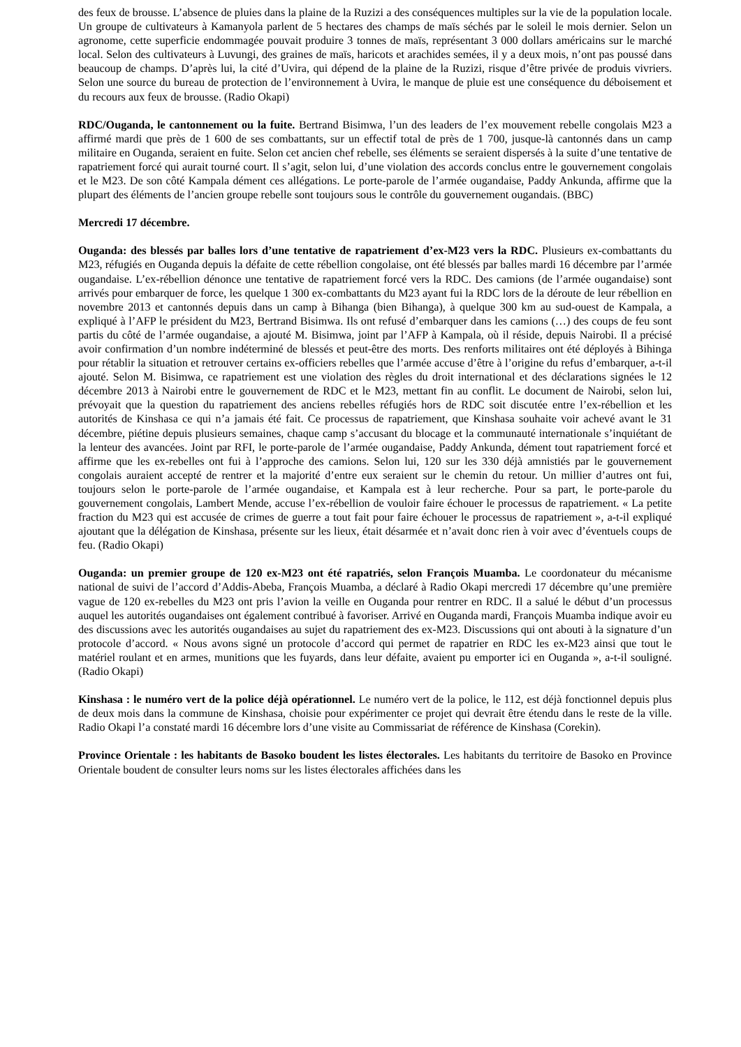des feux de brousse. L’absence de pluies dans la plaine de la Ruzizi a des conséquences multiples sur la vie de la population locale. Un groupe de cultivateurs à Kamanyola parlent de 5 hectares des champs de maïs séchés par le soleil le mois dernier. Selon un agronome, cette superficie endommagée pouvait produire 3 tonnes de maïs, représentant 3 000 dollars américains sur le marché local. Selon des cultivateurs à Luvungi, des graines de maïs, haricots et arachides semées, il y a deux mois, n’ont pas poussé dans beaucoup de champs. D’après lui, la cité d’Uvira, qui dépend de la plaine de la Ruzizi, risque d’être privée de produis vivriers. Selon une source du bureau de protection de l’environnement à Uvira, le manque de pluie est une conséquence du déboisement et du recours aux feux de brousse. (Radio Okapi)
RDC/Ouganda, le cantonnement ou la fuite. Bertrand Bisimwa, l’un des leaders de l’ex mouvement rebelle congolais M23 a affirmé mardi que près de 1 600 de ses combattants, sur un effectif total de près de 1 700, jusque-là cantonnés dans un camp militaire en Ouganda, seraient en fuite. Selon cet ancien chef rebelle, ses éléments se seraient dispersés à la suite d’une tentative de rapatriement forcé qui aurait tourné court. Il s’agit, selon lui, d’une violation des accords conclus entre le gouvernement congolais et le M23. De son côté Kampala dément ces allégations. Le porte-parole de l’armée ougandaise, Paddy Ankunda, affirme que la plupart des éléments de l’ancien groupe rebelle sont toujours sous le contrôle du gouvernement ougandais. (BBC)
Mercredi 17 décembre.
Ouganda: des blessés par balles lors d’une tentative de rapatriement d’ex-M23 vers la RDC. Plusieurs ex-combattants du M23, réfugiés en Ouganda depuis la défaite de cette rébellion congolaise, ont été blessés par balles mardi 16 décembre par l’armée ougandaise. L’ex-rébellion dénonce une tentative de rapatriement forcé vers la RDC. Des camions (de l’armée ougandaise) sont arrivés pour embarquer de force, les quelque 1 300 ex-combattants du M23 ayant fui la RDC lors de la déroute de leur rébellion en novembre 2013 et cantonnés depuis dans un camp à Bihanga (bien Bihanga), à quelque 300 km au sud-ouest de Kampala, a expliqué à l’AFP le président du M23, Bertrand Bisimwa. Ils ont refusé d’embarquer dans les camions (…) des coups de feu sont partis du côté de l’armée ougandaise, a ajouté M. Bisimwa, joint par l’AFP à Kampala, où il réside, depuis Nairobi. Il a précisé avoir confirmation d’un nombre indéterminé de blessés et peut-être des morts. Des renforts militaires ont été déployés à Bihinga pour rétablir la situation et retrouver certains ex-officiers rebelles que l’armée accuse d’être à l’origine du refus d’embarquer, a-t-il ajouté. Selon M. Bisimwa, ce rapatriement est une violation des règles du droit international et des déclarations signées le 12 décembre 2013 à Nairobi entre le gouvernement de RDC et le M23, mettant fin au conflit. Le document de Nairobi, selon lui, prévoyait que la question du rapatriement des anciens rebelles réfugiés hors de RDC soit discutée entre l’ex-rébellion et les autorités de Kinshasa ce qui n’a jamais été fait. Ce processus de rapatriement, que Kinshasa souhaite voir achevé avant le 31 décembre, piétine depuis plusieurs semaines, chaque camp s’accusant du blocage et la communauté internationale s’inquiétant de la lenteur des avancées. Joint par RFI, le porte-parole de l’armée ougandaise, Paddy Ankunda, dément tout rapatriement forcé et affirme que les ex-rebelles ont fui à l’approche des camions. Selon lui, 120 sur les 330 déjà amnistiés par le gouvernement congolais auraient accepté de rentrer et la majorité d’entre eux seraient sur le chemin du retour. Un millier d’autres ont fui, toujours selon le porte-parole de l’armée ougandaise, et Kampala est à leur recherche. Pour sa part, le porte-parole du gouvernement congolais, Lambert Mende, accuse l’ex-rébellion de vouloir faire échouer le processus de rapatriement. « La petite fraction du M23 qui est accusée de crimes de guerre a tout fait pour faire échouer le processus de rapatriement », a-t-il expliqué ajoutant que la délégation de Kinshasa, présente sur les lieux, était désarmée et n’avait donc rien à voir avec d’éventuels coups de feu. (Radio Okapi)
Ouganda: un premier groupe de 120 ex-M23 ont été rapatriés, selon François Muamba. Le coordonateur du mécanisme national de suivi de l’accord d’Addis-Abeba, François Muamba, a déclaré à Radio Okapi mercredi 17 décembre qu’une première vague de 120 ex-rebelles du M23 ont pris l’avion la veille en Ouganda pour rentrer en RDC. Il a salué le début d’un processus auquel les autorités ougandaises ont également contribué à favoriser. Arrivé en Ouganda mardi, François Muamba indique avoir eu des discussions avec les autorités ougandaises au sujet du rapatriement des ex-M23. Discussions qui ont abouti à la signature d’un protocole d’accord. « Nous avons signé un protocole d’accord qui permet de rapatrier en RDC les ex-M23 ainsi que tout le matériel roulant et en armes, munitions que les fuyards, dans leur défaite, avaient pu emporter ici en Ouganda », a-t-il souligné. (Radio Okapi)
Kinshasa : le numéro vert de la police déjà opérationnel. Le numéro vert de la police, le 112, est déjà fonctionnel depuis plus de deux mois dans la commune de Kinshasa, choisie pour expérimenter ce projet qui devrait être étendu dans le reste de la ville. Radio Okapi l’a constaté mardi 16 décembre lors d’une visite au Commissariat de référence de Kinshasa (Corekin).
Province Orientale : les habitants de Basoko boudent les listes électorales. Les habitants du territoire de Basoko en Province Orientale boudent de consulter leurs noms sur les listes électorales affichées dans les